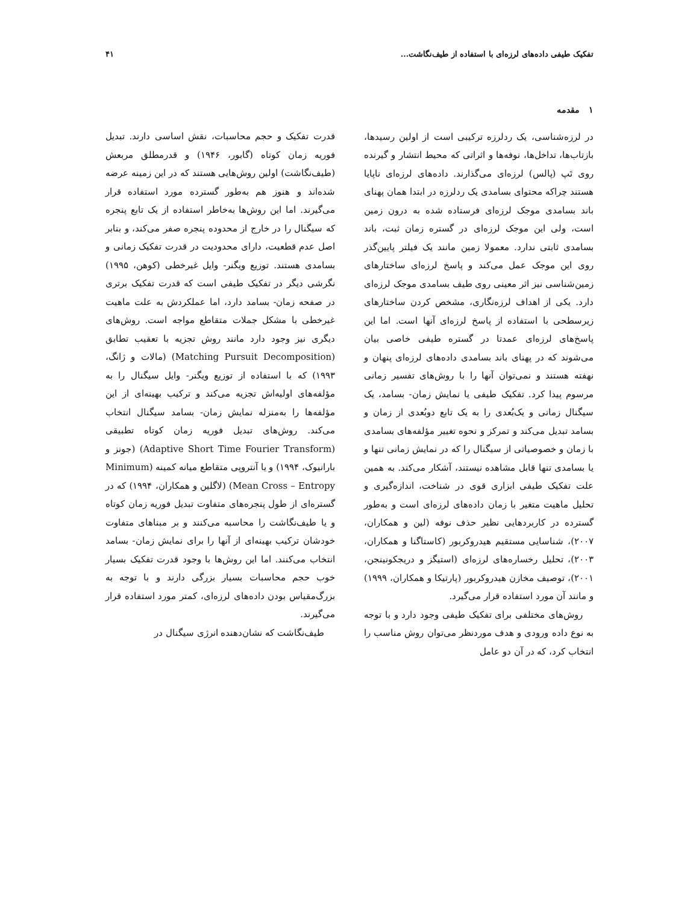تفکیک طیفی داده‌های لرزه‌ای با استفاده از طیف‌نگاشت... ۴۱
۱ مقدمه
در لرزه‌شناسی، یک ردلرزه ترکیبی است از اولین رسیدها، بازتاب‌ها، تداخل‌ها، نوفه‌ها و اثراتی که محیط انتشار و گیرنده روی تَپ (پالس) لرزه‌ای می‌گذارند. داده‌های لرزه‌ای ناپایا هستند چراکه محتوای بسامدی یک ردلرزه در ابتدا همان پهنای باند بسامدی موجک لرزه‌ای فرستاده شده به درون زمین است، ولی این موجک لرزه‌ای در گستره زمان ثبت، باند بسامدی ثابتی ندارد. معمولا زمین مانند یک فیلتر پایین‌گذر روی این موجک عمل می‌کند و پاسخ لرزه‌ای ساختارهای زمین‌شناسی نیز اثر معینی روی طیف بسامدی موجک لرزه‌ای دارد. یکی از اهداف لرزه‌نگاری، مشخص کردن ساختارهای زیرسطحی با استفاده از پاسخ لرزه‌ای آنها است. اما این پاسخ‌های لرزه‌ای عمدتا در گستره طیفی خاصی بیان می‌شوند که در پهنای باند بسامدی داده‌های لرزه‌ای پنهان و نهفته هستند و نمی‌توان آنها را با روش‌های تفسیر زمانی مرسوم پیدا کرد. تفکیک طیفی یا نمایش زمان- بسامد، یک سیگنال زمانی و یک‌بُعدی را به یک تابع دوبُعدی از زمان و بسامد تبدیل می‌کند و تمرکز و نحوه تغییر مؤلفه‌های بسامدی با زمان و خصوصیاتی از سیگنال را که در نمایش زمانی تنها و یا بسامدی تنها قابل مشاهده نیستند، آشکار می‌کند. به همین علت تفکیک طیفی ابزاری قوی در شناخت، اندازه‌گیری و تحلیل ماهیت متغیر با زمان داده‌های لرزه‌ای است و به‌طور گسترده در کاربردهایی نظیر حذف نوفه (لین و همکاران، ۲۰۰۷)، شناسایی مستقیم هیدروکربور (کاستاگنا و همکاران، ۲۰۰۳)، تحلیل رخساره‌های لرزه‌ای (استیگز و دریجکونینجن، ۲۰۰۱)، توصیف مخازن هیدروکربور (پارتیکا و همکاران، ۱۹۹۹) و مانند آن مورد استفاده قرار می‌گیرد.
روش‌های مختلفی برای تفکیک طیفی وجود دارد و با توجه به نوع داده ورودی و هدف موردنظر می‌توان روش مناسب را انتخاب کرد، که در آن دو عامل
قدرت تفکیک و حجم محاسبات، نقش اساسی دارند. تبدیل فوریه زمان کوتاه (گابور، ۱۹۴۶) و قدرمطلق مربعش (طیف‌نگاشت) اولین روش‌هایی هستند که در این زمینه عرضه شده‌اند و هنوز هم به‌طور گسترده مورد استفاده قرار می‌گیرند. اما این روش‌ها به‌خاطر استفاده از یک تابع پنجره که سیگنال را در خارج از محدوده پنجره صفر می‌کند، و بنابر اصل عدم قطعیت، دارای محدودیت در قدرت تفکیک زمانی و بسامدی هستند. توزیع ویگنر- وایل غیرخطی (کوهن، ۱۹۹۵) نگرشی دیگر در تفکیک طیفی است که قدرت تفکیک برتری در صفحه زمان- بسامد دارد، اما عملکردش به علت ماهیت غیرخطی با مشکل جملات متقاطع مواجه است. روش‌های دیگری نیز وجود دارد مانند روش تجزیه با تعقیب تطابق (Matching Pursuit Decomposition) (مالات و ژانگ، ۱۹۹۳) که با استفاده از توزیع ویگنر- وایل سیگنال را به مؤلفه‌های اولیه‌اش تجزیه می‌کند و ترکیب بهینه‌ای از این مؤلفه‌ها را به‌منزله نمایش زمان- بسامد سیگنال انتخاب می‌کند. روش‌های تبدیل فوریه زمان کوتاه تطبیقی (Adaptive Short Time Fourier Transform) (جونز و بارانیوک، ۱۹۹۴) و یا آنتروپی متقاطع میانه کمینه (Minimum Mean Cross – Entropy) (لاگلین و همکاران، ۱۹۹۴) که در گستره‌ای از طول پنجره‌های متفاوت تبدیل فوریه زمان کوتاه و یا طیف‌نگاشت را محاسبه می‌کنند و بر مبناهای متفاوت خودشان ترکیب بهینه‌ای از آنها را برای نمایش زمان- بسامد انتخاب می‌کنند. اما این روش‌ها با وجود قدرت تفکیک بسیار خوب حجم محاسبات بسیار بزرگی دارند و با توجه به بزرگ‌مقیاس بودن داده‌های لرزه‌ای، کمتر مورد استفاده قرار می‌گیرند.
طیف‌نگاشت که نشان‌دهنده انرژی سیگنال در